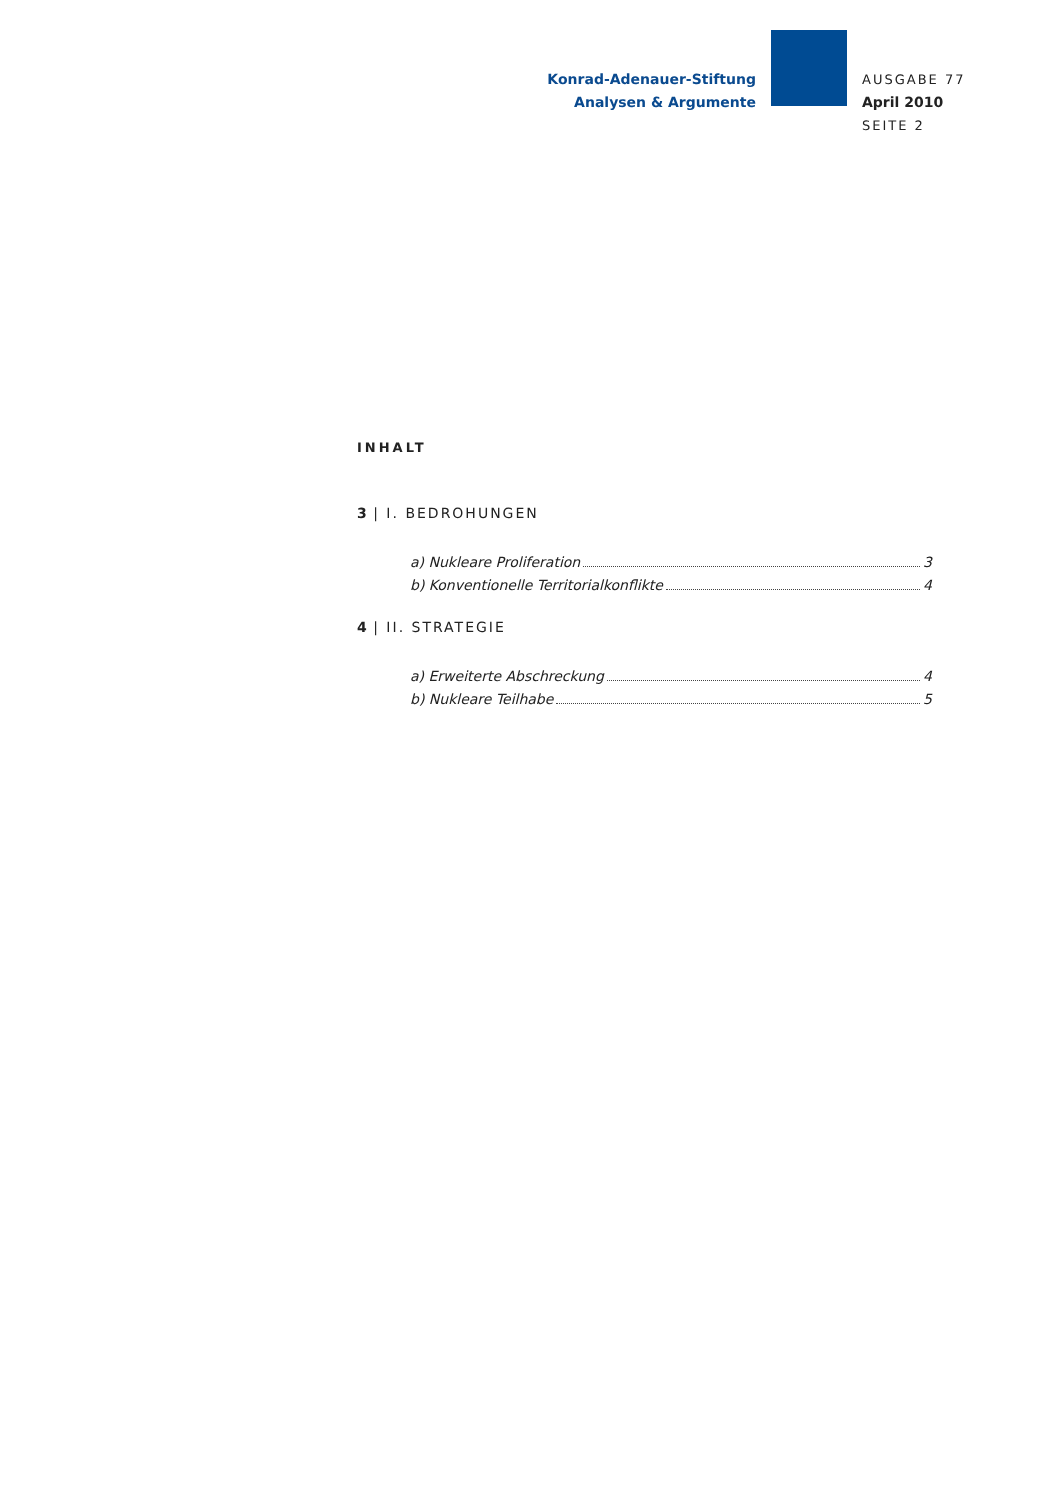Konrad-Adenauer-Stiftung
Analysen & Argumente
AUSGABE 77
April 2010
SEITE 2
INHALT
3 | I. BEDROHUNGEN
a) Nukleare Proliferation 3
b) Konventionelle Territorialkonflikte 4
4 | II. STRATEGIE
a) Erweiterte Abschreckung 4
b) Nukleare Teilhabe 5